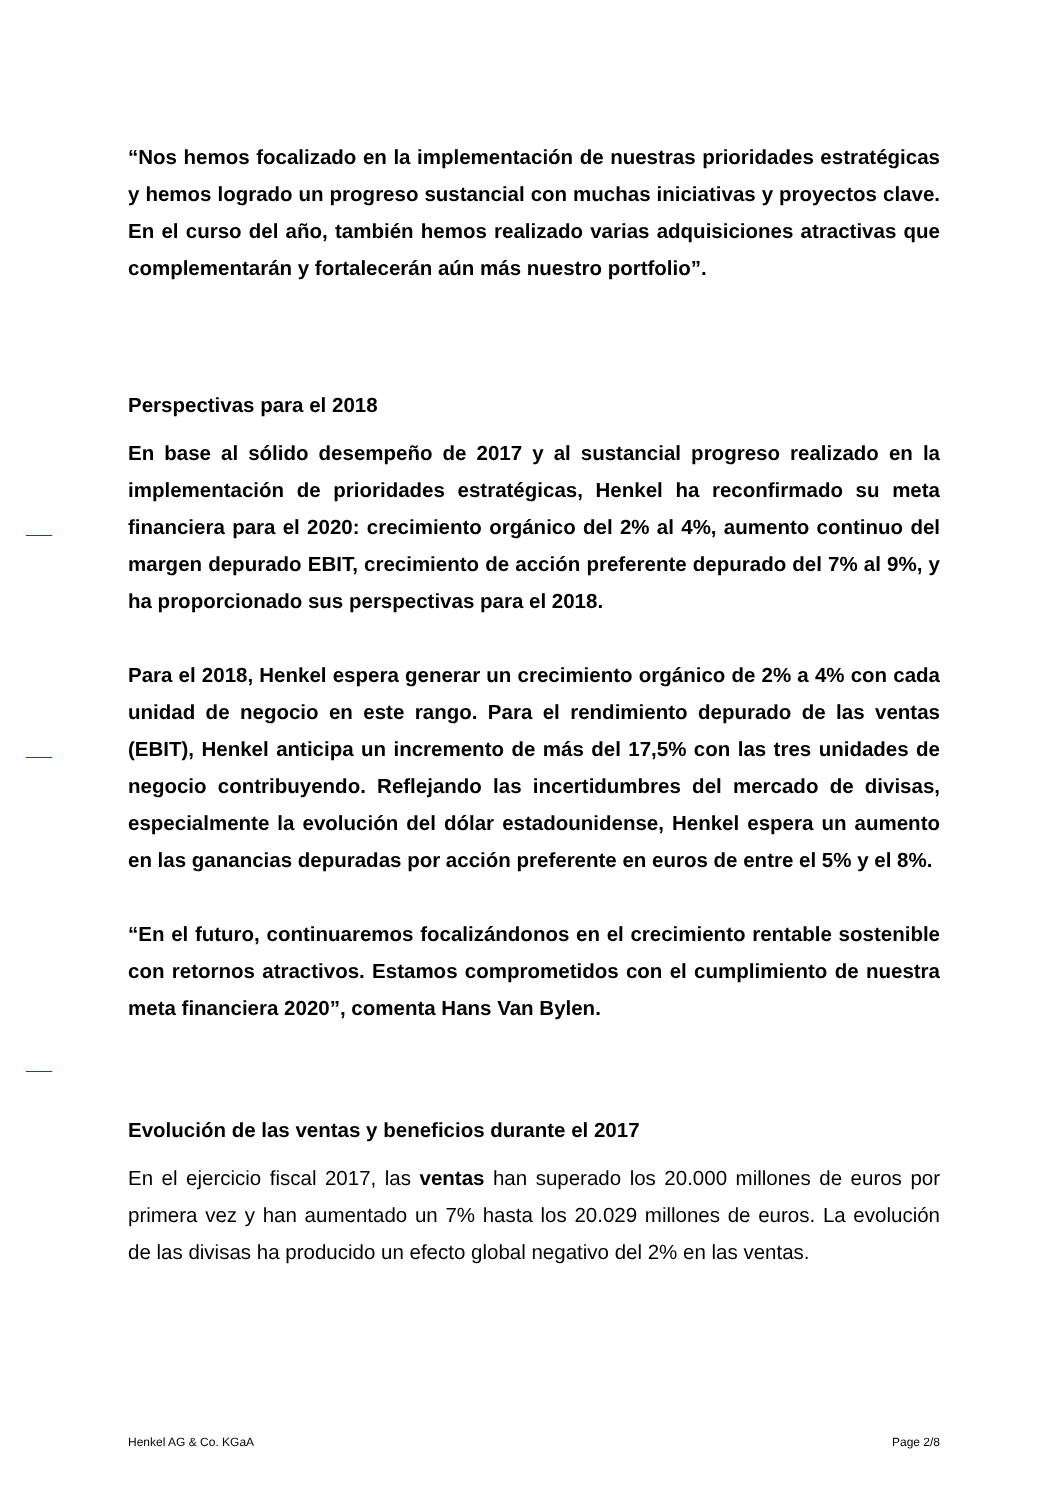“Nos hemos focalizado en la implementación de nuestras prioridades estratégicas y hemos logrado un progreso sustancial con muchas iniciativas y proyectos clave. En el curso del año, también hemos realizado varias adquisiciones atractivas que complementarán y fortalecerán aún más nuestro portfolio”.
Perspectivas para el 2018
En base al sólido desempeño de 2017 y al sustancial progreso realizado en la implementación de prioridades estratégicas, Henkel ha reconfirmado su meta financiera para el 2020: crecimiento orgánico del 2% al 4%, aumento continuo del margen depurado EBIT, crecimiento de acción preferente depurado del 7% al 9%, y ha proporcionado sus perspectivas para el 2018.
Para el 2018, Henkel espera generar un crecimiento orgánico de 2% a 4% con cada unidad de negocio en este rango. Para el rendimiento depurado de las ventas (EBIT), Henkel anticipa un incremento de más del 17,5% con las tres unidades de negocio contribuyendo. Reflejando las incertidumbres del mercado de divisas, especialmente la evolución del dólar estadounidense, Henkel espera un aumento en las ganancias depuradas por acción preferente en euros de entre el 5% y el 8%.
“En el futuro, continuaremos focalizándonos en el crecimiento rentable sostenible con retornos atractivos. Estamos comprometidos con el cumplimiento de nuestra meta financiera 2020”, comenta Hans Van Bylen.
Evolución de las ventas y beneficios durante el 2017
En el ejercicio fiscal 2017, las ventas han superado los 20.000 millones de euros por primera vez y han aumentado un 7% hasta los 20.029 millones de euros. La evolución de las divisas ha producido un efecto global negativo del 2% en las ventas.
Henkel AG & Co. KGaA Page 2/8